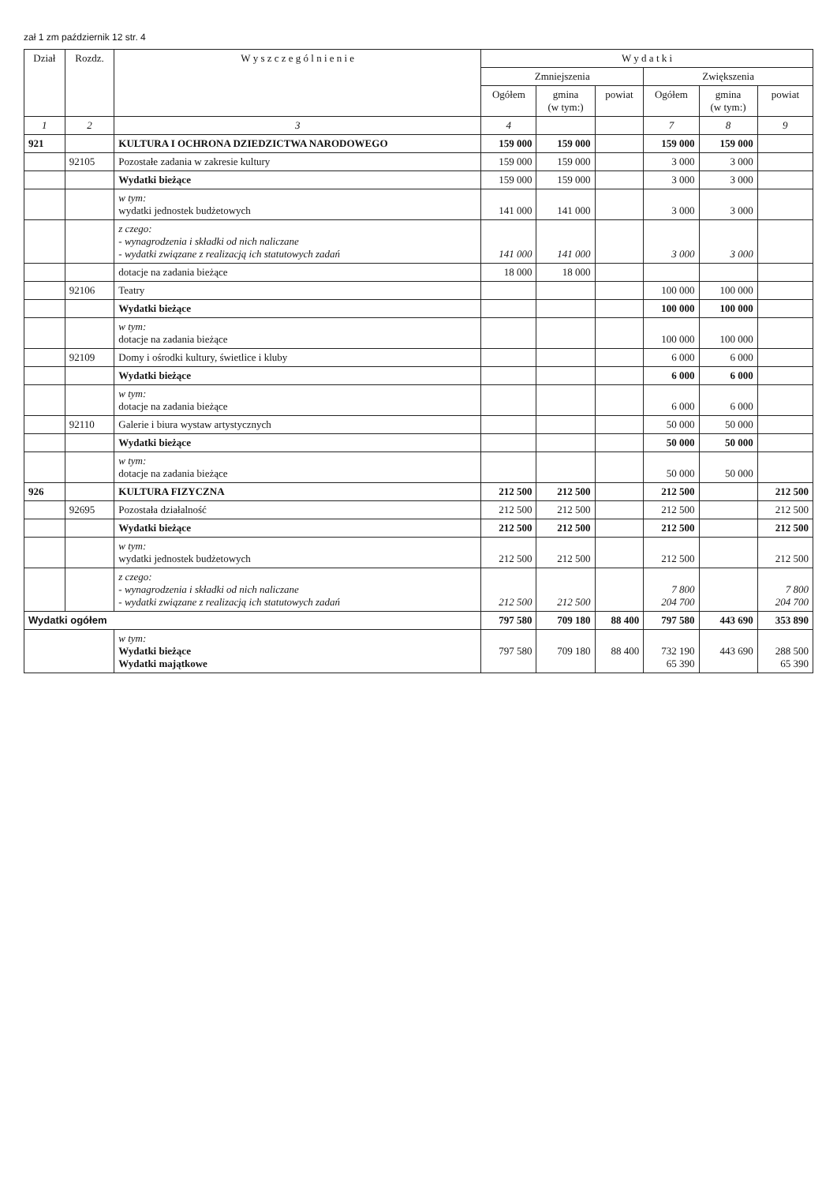zał 1 zm październik 12 str. 4
| Dział | Rozdz. | W y s z c z e g ó l n i e n i e | W y d a t k i | | | | | |
| --- | --- | --- | --- | --- | --- | --- | --- | --- |
| | | | Zmniejszenia | | | Zwiększenia | | |
| | | | Ogółem | gmina (w tym:) | powiat | Ogółem | gmina (w tym:) | powiat |
| 1 | 2 | 3 | 4 | | | 7 | 8 | 9 |
| 921 | | KULTURA I OCHRONA DZIEDZICTWA NARODOWEGO | 159 000 | 159 000 | | 159 000 | 159 000 | |
| | 92105 | Pozostałe zadania w zakresie kultury | 159 000 | 159 000 | | 3 000 | 3 000 | |
| | | Wydatki bieżące | 159 000 | 159 000 | | 3 000 | 3 000 | |
| | | w tym: wydatki jednostek budżetowych | 141 000 | 141 000 | | 3 000 | 3 000 | |
| | | z czego: - wynagrodzenia i składki od nich naliczane - wydatki związane z realizacją ich statutowych zadań | 141 000 | 141 000 | | 3 000 | 3 000 | |
| | | dotacje na zadania bieżące | 18 000 | 18 000 | | | | |
| | 92106 | Teatry | | | | 100 000 | 100 000 | |
| | | Wydatki bieżące | | | | 100 000 | 100 000 | |
| | | w tym: dotacje na zadania bieżące | | | | 100 000 | 100 000 | |
| | 92109 | Domy i ośrodki kultury, świetlice i kluby | | | | 6 000 | 6 000 | |
| | | Wydatki bieżące | | | | 6 000 | 6 000 | |
| | | w tym: dotacje na zadania bieżące | | | | 6 000 | 6 000 | |
| | 92110 | Galerie i biura wystaw artystycznych | | | | 50 000 | 50 000 | |
| | | Wydatki bieżące | | | | 50 000 | 50 000 | |
| | | w tym: dotacje na zadania bieżące | | | | 50 000 | 50 000 | |
| 926 | | KULTURA FIZYCZNA | 212 500 | 212 500 | | 212 500 | | 212 500 |
| | 92695 | Pozostała działalność | 212 500 | 212 500 | | 212 500 | | 212 500 |
| | | Wydatki bieżące | 212 500 | 212 500 | | 212 500 | | 212 500 |
| | | w tym: wydatki jednostek budżetowych | 212 500 | 212 500 | | 212 500 | | 212 500 |
| | | z czego: - wynagrodzenia i składki od nich naliczane - wydatki związane z realizacją ich statutowych zadań | 212 500 | 212 500 | | 7 800 204 700 | | 7 800 204 700 |
| Wydatki ogółem | | | 797 580 | 709 180 | 88 400 | 797 580 | 443 690 | 353 890 |
| | | w tym: Wydatki bieżące Wydatki majątkowe | 797 580 | 709 180 | 88 400 | 732 190 65 390 | 443 690 | 288 500 65 390 |